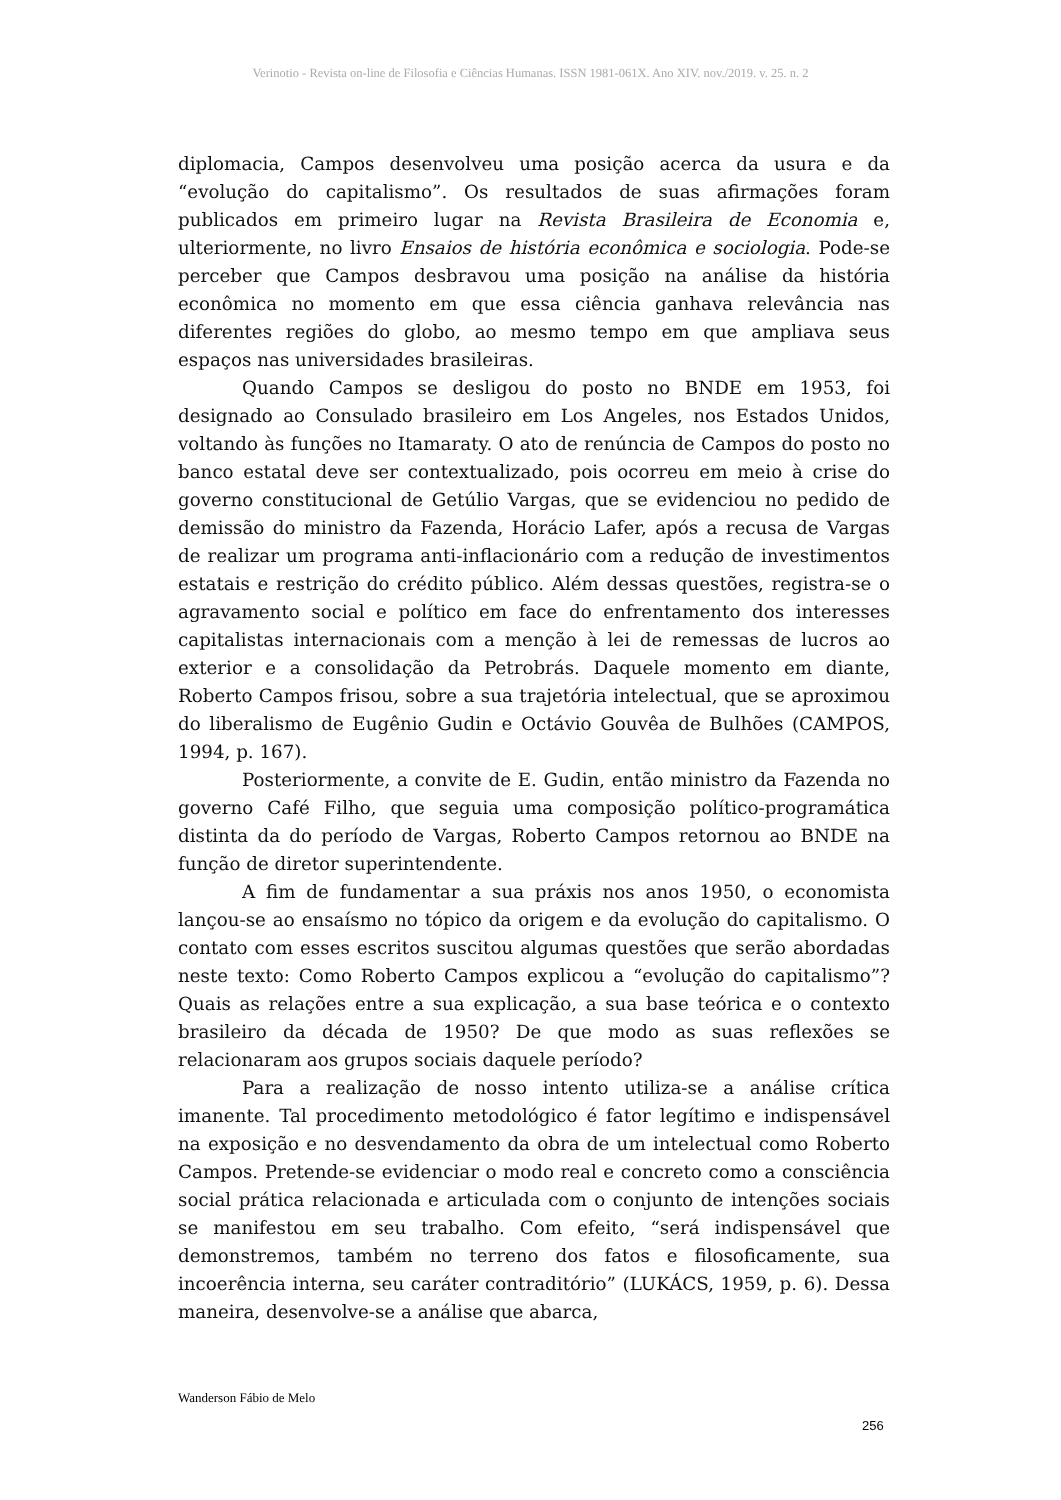Verinotio - Revista on-line de Filosofia e Ciências Humanas. ISSN 1981-061X. Ano XIV. nov./2019. v. 25. n. 2
diplomacia, Campos desenvolveu uma posição acerca da usura e da “evolução do capitalismo”. Os resultados de suas afirmações foram publicados em primeiro lugar na Revista Brasileira de Economia e, ulteriormente, no livro Ensaios de história econômica e sociologia. Pode-se perceber que Campos desbravou uma posição na análise da história econômica no momento em que essa ciência ganhava relevância nas diferentes regiões do globo, ao mesmo tempo em que ampliava seus espaços nas universidades brasileiras.
Quando Campos se desligou do posto no BNDE em 1953, foi designado ao Consulado brasileiro em Los Angeles, nos Estados Unidos, voltando às funções no Itamaraty. O ato de renúncia de Campos do posto no banco estatal deve ser contextualizado, pois ocorreu em meio à crise do governo constitucional de Getúlio Vargas, que se evidenciou no pedido de demissão do ministro da Fazenda, Horácio Lafer, após a recusa de Vargas de realizar um programa anti-inflacionário com a redução de investimentos estatais e restrição do crédito público. Além dessas questões, registra-se o agravamento social e político em face do enfrentamento dos interesses capitalistas internacionais com a menção à lei de remessas de lucros ao exterior e a consolidação da Petrobrás. Daquele momento em diante, Roberto Campos frisou, sobre a sua trajetória intelectual, que se aproximou do liberalismo de Eugênio Gudin e Octávio Gouvêa de Bulhões (CAMPOS, 1994, p. 167).
Posteriormente, a convite de E. Gudin, então ministro da Fazenda no governo Café Filho, que seguia uma composição político-programática distinta da do período de Vargas, Roberto Campos retornou ao BNDE na função de diretor superintendente.
A fim de fundamentar a sua práxis nos anos 1950, o economista lançou-se ao ensaísmo no tópico da origem e da evolução do capitalismo. O contato com esses escritos suscitou algumas questões que serão abordadas neste texto: Como Roberto Campos explicou a “evolução do capitalismo”? Quais as relações entre a sua explicação, a sua base teórica e o contexto brasileiro da década de 1950? De que modo as suas reflexões se relacionaram aos grupos sociais daquele período?
Para a realização de nosso intento utiliza-se a análise crítica imanente. Tal procedimento metodológico é fator legítimo e indispensável na exposição e no desvendamento da obra de um intelectual como Roberto Campos. Pretende-se evidenciar o modo real e concreto como a consciência social prática relacionada e articulada com o conjunto de intenções sociais se manifestou em seu trabalho. Com efeito, “será indispensável que demonstremos, também no terreno dos fatos e filosoficamente, sua incoerência interna, seu caráter contraditório” (LUKÁCS, 1959, p. 6). Dessa maneira, desenvolve-se a análise que abarca,
Wanderson Fábio de Melo
256